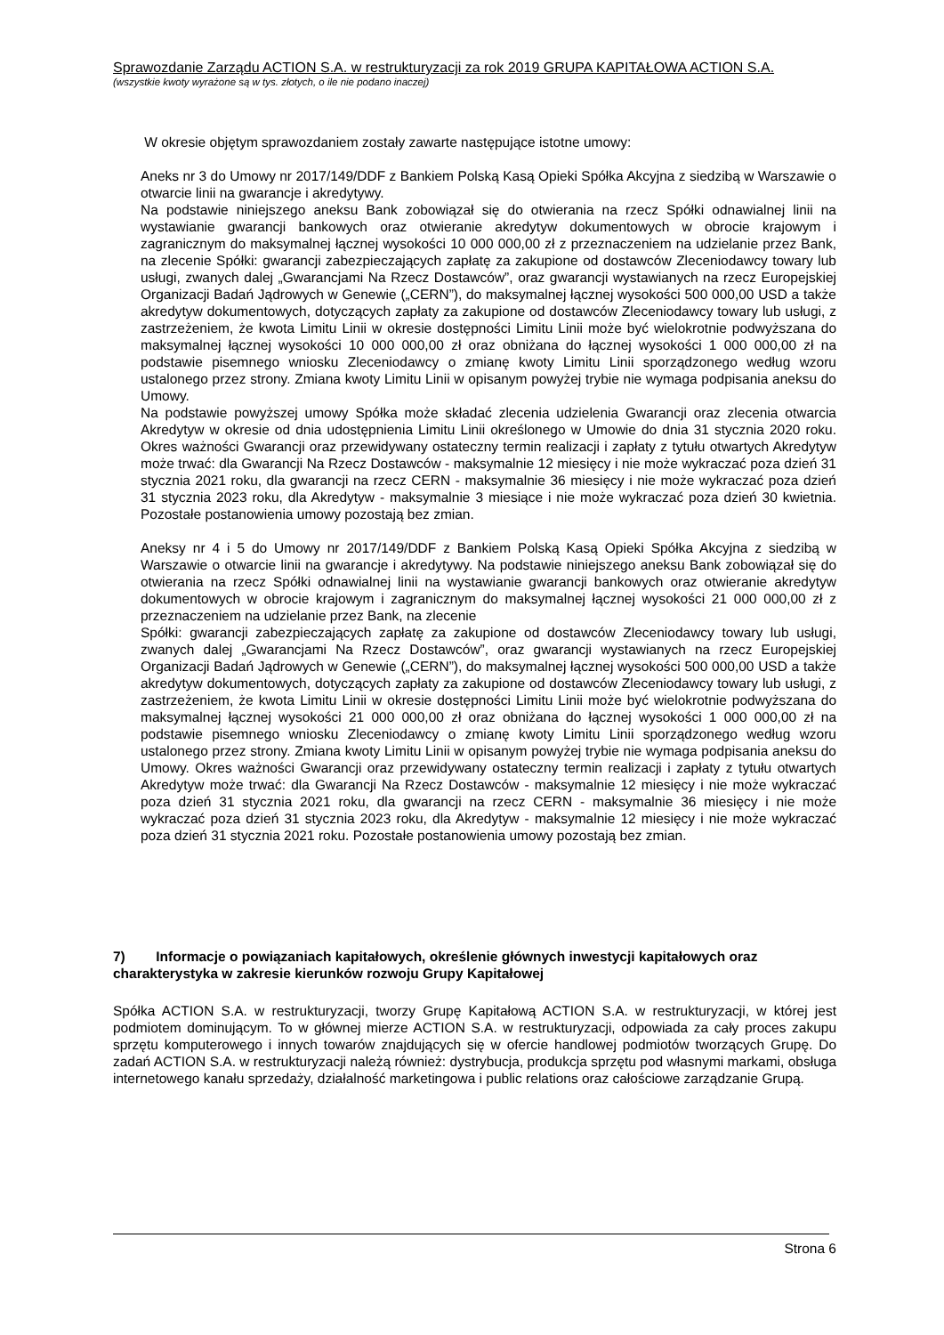Sprawozdanie Zarządu ACTION S.A. w restrukturyzacji za rok 2019 GRUPA KAPITAŁOWA ACTION S.A.
(wszystkie kwoty wyrażone są w tys. złotych, o ile nie podano inaczej)
W okresie objętym sprawozdaniem zostały zawarte następujące istotne umowy:
Aneks nr 3 do Umowy nr 2017/149/DDF z Bankiem Polską Kasą Opieki Spółka Akcyjna z siedzibą w Warszawie o otwarcie linii na gwarancje i akredytywy.
Na podstawie niniejszego aneksu Bank zobowiązał się do otwierania na rzecz Spółki odnawialnej linii na wystawianie gwarancji bankowych oraz otwieranie akredytyw dokumentowych w obrocie krajowym i zagranicznym do maksymalnej łącznej wysokości 10 000 000,00 zł z przeznaczeniem na udzielanie przez Bank, na zlecenie Spółki: gwarancji zabezpieczających zapłatę za zakupione od dostawców Zleceniodawcy towary lub usługi, zwanych dalej „Gwarancjami Na Rzecz Dostawców”, oraz gwarancji wystawianych na rzecz Europejskiej Organizacji Badań Jądrowych w Genewie („CERN”), do maksymalnej łącznej wysokości 500 000,00 USD a także akredytyw dokumentowych, dotyczących zapłaty za zakupione od dostawców Zleceniodawcy towary lub usługi, z zastrzeżeniem, że kwota Limitu Linii w okresie dostępności Limitu Linii może być wielokrotnie podwyższana do maksymalnej łącznej wysokości 10 000 000,00 zł oraz obniżana do łącznej wysokości 1 000 000,00 zł na podstawie pisemnego wniosku Zleceniodawcy o zmianę kwoty Limitu Linii sporządzonego według wzoru ustalonego przez strony. Zmiana kwoty Limitu Linii w opisanym powyżej trybie nie wymaga podpisania aneksu do Umowy.
Na podstawie powyższej umowy Spółka może składać zlecenia udzielenia Gwarancji oraz zlecenia otwarcia Akredytyw w okresie od dnia udostępnienia Limitu Linii określonego w Umowie do dnia 31 stycznia 2020 roku. Okres ważności Gwarancji oraz przewidywany ostateczny termin realizacji i zapłaty z tytułu otwartych Akredytyw może trwać: dla Gwarancji Na Rzecz Dostawców - maksymalnie 12 miesięcy i nie może wykraczać poza dzień 31 stycznia 2021 roku, dla gwarancji na rzecz CERN - maksymalnie 36 miesięcy i nie może wykraczać poza dzień 31 stycznia 2023 roku, dla Akredytyw - maksymalnie 3 miesiące i nie może wykraczać poza dzień 30 kwietnia. Pozostałe postanowienia umowy pozostają bez zmian.
Aneksy nr 4 i 5 do Umowy nr 2017/149/DDF z Bankiem Polską Kasą Opieki Spółka Akcyjna z siedzibą w Warszawie o otwarcie linii na gwarancje i akredytywy. Na podstawie niniejszego aneksu Bank zobowiązał się do otwierania na rzecz Spółki odnawialnej linii na wystawianie gwarancji bankowych oraz otwieranie akredytyw dokumentowych w obrocie krajowym i zagranicznym do maksymalnej łącznej wysokości 21 000 000,00 zł z przeznaczeniem na udzielanie przez Bank, na zlecenie
Spółki: gwarancji zabezpieczających zapłatę za zakupione od dostawców Zleceniodawcy towary lub usługi, zwanych dalej „Gwarancjami Na Rzecz Dostawców”, oraz gwarancji wystawianych na rzecz Europejskiej Organizacji Badań Jądrowych w Genewie („CERN”), do maksymalnej łącznej wysokości 500 000,00 USD a także akredytyw dokumentowych, dotyczących zapłaty za zakupione od dostawców Zleceniodawcy towary lub usługi, z zastrzeżeniem, że kwota Limitu Linii w okresie dostępności Limitu Linii może być wielokrotnie podwyższana do maksymalnej łącznej wysokości 21 000 000,00 zł oraz obniżana do łącznej wysokości 1 000 000,00 zł na podstawie pisemnego wniosku Zleceniodawcy o zmianę kwoty Limitu Linii sporządzonego według wzoru ustalonego przez strony. Zmiana kwoty Limitu Linii w opisanym powyżej trybie nie wymaga podpisania aneksu do Umowy. Okres ważności Gwarancji oraz przewidywany ostateczny termin realizacji i zapłaty z tytułu otwartych Akredytyw może trwać: dla Gwarancji Na Rzecz Dostawców - maksymalnie 12 miesięcy i nie może wykraczać poza dzień 31 stycznia 2021 roku, dla gwarancji na rzecz CERN - maksymalnie 36 miesięcy i nie może wykraczać poza dzień 31 stycznia 2023 roku, dla Akredytyw - maksymalnie 12 miesięcy i nie może wykraczać poza dzień 31 stycznia 2021 roku. Pozostałe postanowienia umowy pozostają bez zmian.
7) Informacje o powiązaniach kapitałowych, określenie głównych inwestycji kapitałowych oraz charakterystyka w zakresie kierunków rozwoju Grupy Kapitałowej
Spółka ACTION S.A. w restrukturyzacji, tworzy Grupę Kapitałową ACTION S.A. w restrukturyzacji, w której jest podmiotem dominującym. To w głównej mierze ACTION S.A. w restrukturyzacji, odpowiada za cały proces zakupu sprzętu komputerowego i innych towarów znajdujących się w ofercie handlowej podmiotów tworzących Grupę. Do zadań ACTION S.A. w restrukturyzacji należą również: dystrybucja, produkcja sprzętu pod własnymi markami, obsługa internetowego kanału sprzedaży, działalność marketingowa i public relations oraz całościowe zarządzanie Grupą.
Strona 6